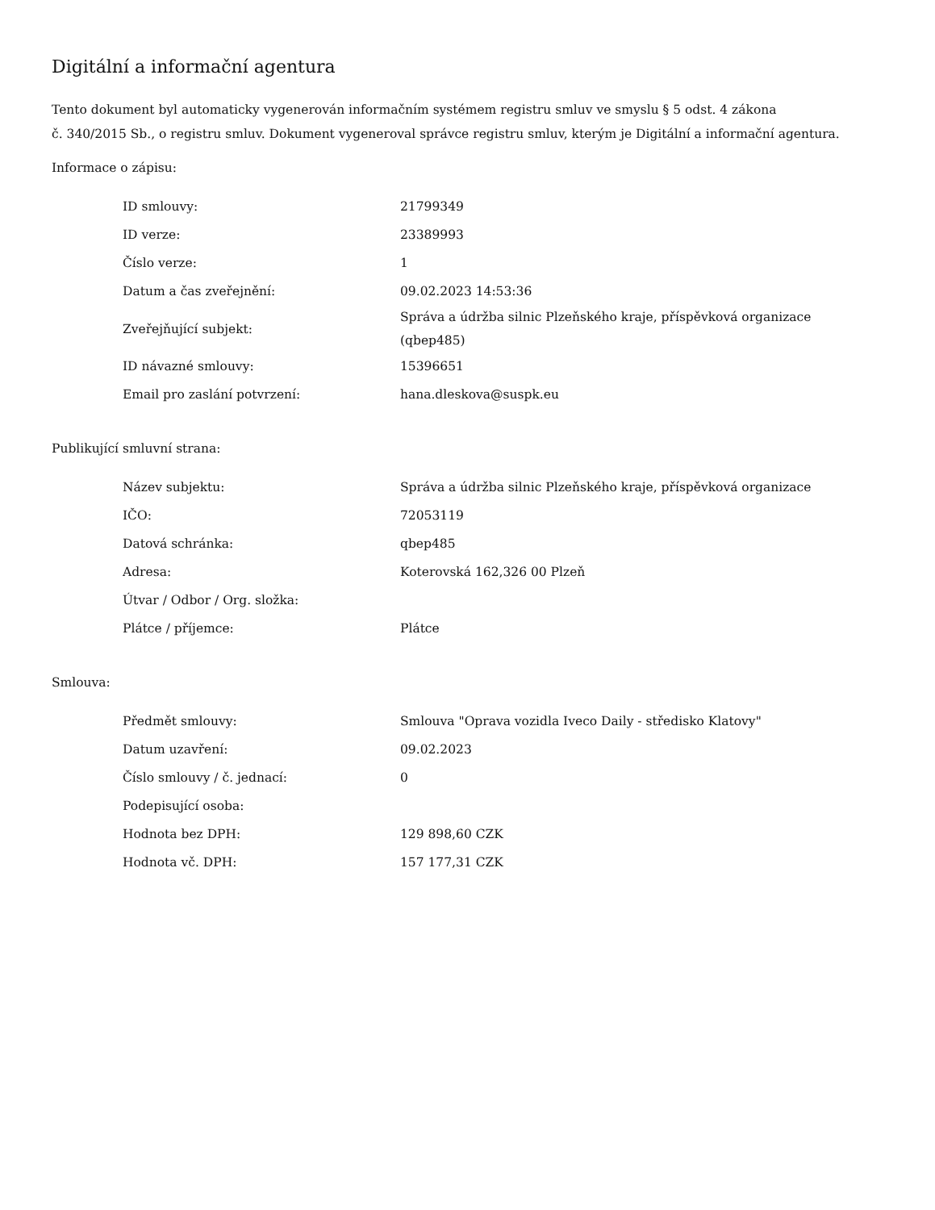Digitální a informační agentura
Tento dokument byl automaticky vygenerován informačním systémem registru smluv ve smyslu § 5 odst. 4 zákona
č. 340/2015 Sb., o registru smluv. Dokument vygeneroval správce registru smluv, kterým je Digitální a informační agentura.
Informace o zápisu:
| ID smlouvy: | 21799349 |
| ID verze: | 23389993 |
| Číslo verze: | 1 |
| Datum a čas zveřejnění: | 09.02.2023 14:53:36 |
| Zveřejňující subjekt: | Správa a údržba silnic Plzeňského kraje, příspěvková organizace (qbep485) |
| ID návazné smlouvy: | 15396651 |
| Email pro zaslání potvrzení: | hana.dleskova@suspk.eu |
Publikující smluvní strana:
| Název subjektu: | Správa a údržba silnic Plzeňského kraje, příspěvková organizace |
| IČO: | 72053119 |
| Datová schránka: | qbep485 |
| Adresa: | Koterovská 162,326 00 Plzeň |
| Útvar / Odbor / Org. složka: | |
| Plátce / příjemce: | Plátce |
Smlouva:
| Předmět smlouvy: | Smlouva "Oprava vozidla Iveco Daily - středisko Klatovy" |
| Datum uzavření: | 09.02.2023 |
| Číslo smlouvy / č. jednací: | 0 |
| Podepisující osoba: | |
| Hodnota bez DPH: | 129 898,60 CZK |
| Hodnota vč. DPH: | 157 177,31 CZK |